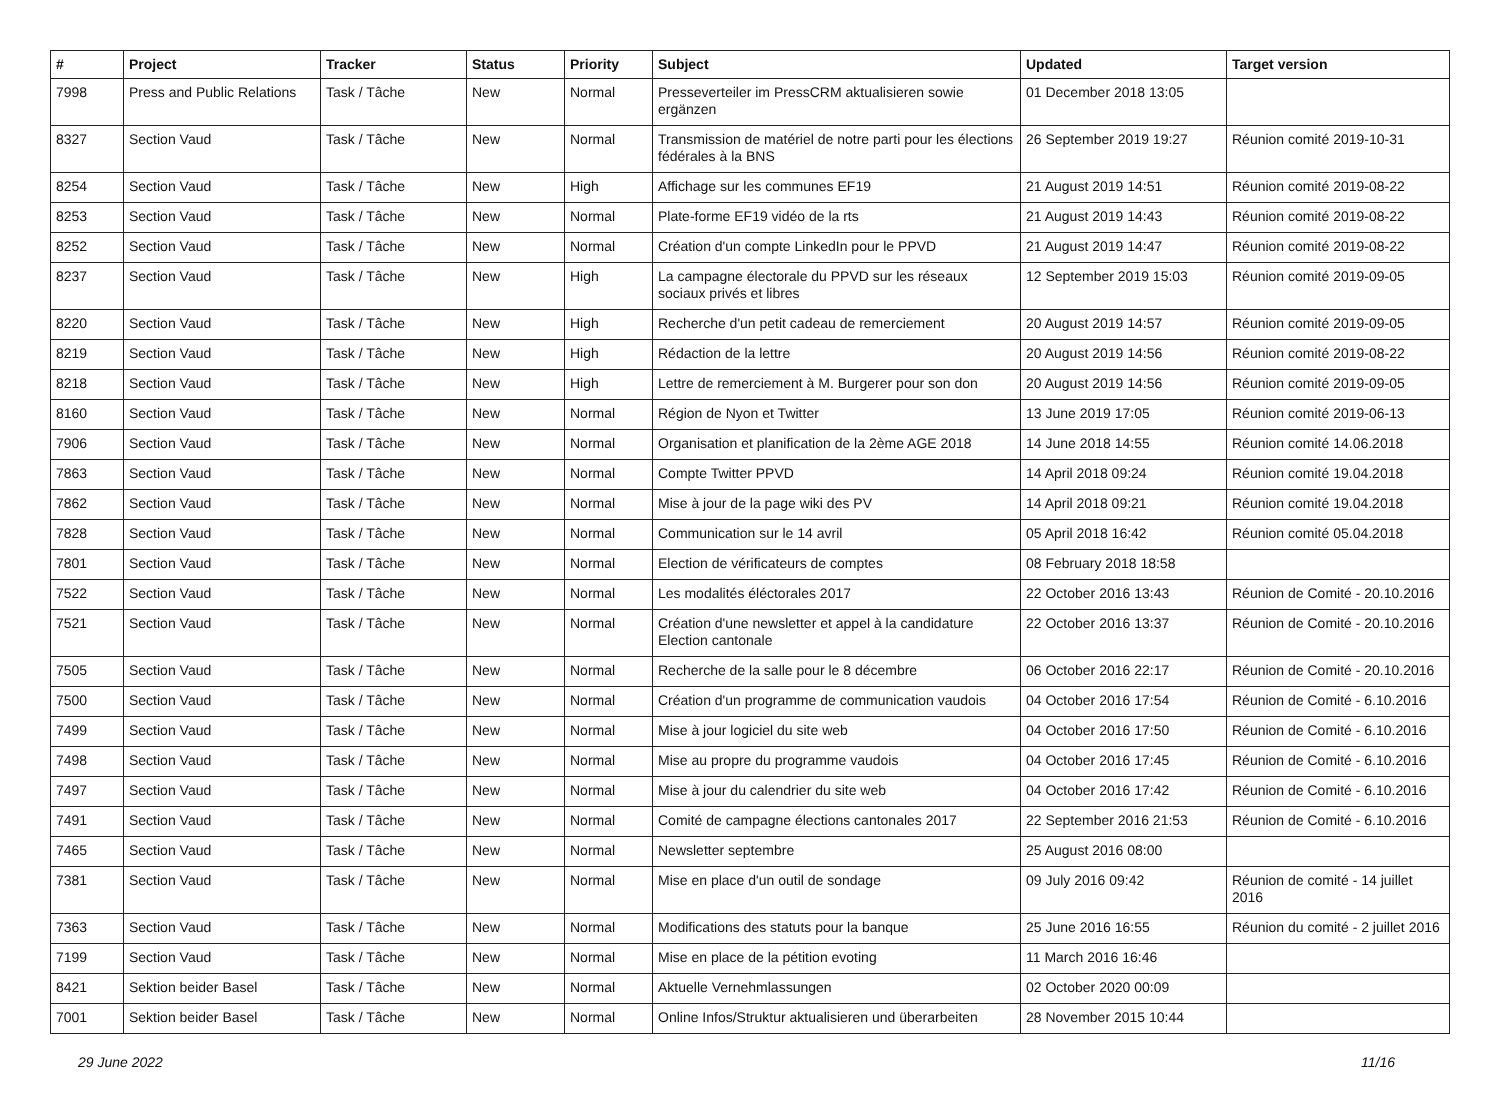| # | Project | Tracker | Status | Priority | Subject | Updated | Target version |
| --- | --- | --- | --- | --- | --- | --- | --- |
| 7998 | Press and Public Relations | Task / Tâche | New | Normal | Presseverteiler im PressCRM aktualisieren sowie ergänzen | 01 December 2018 13:05 | |
| 8327 | Section Vaud | Task / Tâche | New | Normal | Transmission de matériel de notre parti pour les élections fédérales à la BNS | 26 September 2019 19:27 | Réunion comité 2019-10-31 |
| 8254 | Section Vaud | Task / Tâche | New | High | Affichage sur les communes EF19 | 21 August 2019 14:51 | Réunion comité 2019-08-22 |
| 8253 | Section Vaud | Task / Tâche | New | Normal | Plate-forme EF19 vidéo de la rts | 21 August 2019 14:43 | Réunion comité 2019-08-22 |
| 8252 | Section Vaud | Task / Tâche | New | Normal | Création d'un compte LinkedIn pour le PPVD | 21 August 2019 14:47 | Réunion comité 2019-08-22 |
| 8237 | Section Vaud | Task / Tâche | New | High | La campagne électorale du PPVD sur les réseaux sociaux privés et libres | 12 September 2019 15:03 | Réunion comité 2019-09-05 |
| 8220 | Section Vaud | Task / Tâche | New | High | Recherche d'un petit cadeau de remerciement | 20 August 2019 14:57 | Réunion comité 2019-09-05 |
| 8219 | Section Vaud | Task / Tâche | New | High | Rédaction de la lettre | 20 August 2019 14:56 | Réunion comité 2019-08-22 |
| 8218 | Section Vaud | Task / Tâche | New | High | Lettre de remerciement à M. Burgerer pour son don | 20 August 2019 14:56 | Réunion comité 2019-09-05 |
| 8160 | Section Vaud | Task / Tâche | New | Normal | Région de Nyon et Twitter | 13 June 2019 17:05 | Réunion comité 2019-06-13 |
| 7906 | Section Vaud | Task / Tâche | New | Normal | Organisation et planification de la 2ème AGE 2018 | 14 June 2018 14:55 | Réunion comité 14.06.2018 |
| 7863 | Section Vaud | Task / Tâche | New | Normal | Compte Twitter PPVD | 14 April 2018 09:24 | Réunion comité 19.04.2018 |
| 7862 | Section Vaud | Task / Tâche | New | Normal | Mise à jour de la page wiki des PV | 14 April 2018 09:21 | Réunion comité 19.04.2018 |
| 7828 | Section Vaud | Task / Tâche | New | Normal | Communication sur le 14 avril | 05 April 2018 16:42 | Réunion comité 05.04.2018 |
| 7801 | Section Vaud | Task / Tâche | New | Normal | Election de vérificateurs de comptes | 08 February 2018 18:58 | |
| 7522 | Section Vaud | Task / Tâche | New | Normal | Les modalités éléctorales 2017 | 22 October 2016 13:43 | Réunion de Comité - 20.10.2016 |
| 7521 | Section Vaud | Task / Tâche | New | Normal | Création d'une newsletter et appel à la candidature Election cantonale | 22 October 2016 13:37 | Réunion de Comité - 20.10.2016 |
| 7505 | Section Vaud | Task / Tâche | New | Normal | Recherche de la salle pour le 8 décembre | 06 October 2016 22:17 | Réunion de Comité - 20.10.2016 |
| 7500 | Section Vaud | Task / Tâche | New | Normal | Création d'un programme de communication vaudois | 04 October 2016 17:54 | Réunion de Comité - 6.10.2016 |
| 7499 | Section Vaud | Task / Tâche | New | Normal | Mise à jour logiciel du site web | 04 October 2016 17:50 | Réunion de Comité - 6.10.2016 |
| 7498 | Section Vaud | Task / Tâche | New | Normal | Mise au propre du programme vaudois | 04 October 2016 17:45 | Réunion de Comité - 6.10.2016 |
| 7497 | Section Vaud | Task / Tâche | New | Normal | Mise à jour du calendrier du site web | 04 October 2016 17:42 | Réunion de Comité - 6.10.2016 |
| 7491 | Section Vaud | Task / Tâche | New | Normal | Comité de campagne élections cantonales 2017 | 22 September 2016 21:53 | Réunion de Comité - 6.10.2016 |
| 7465 | Section Vaud | Task / Tâche | New | Normal | Newsletter septembre | 25 August 2016 08:00 | |
| 7381 | Section Vaud | Task / Tâche | New | Normal | Mise en place d'un outil de sondage | 09 July 2016 09:42 | Réunion de comité - 14 juillet 2016 |
| 7363 | Section Vaud | Task / Tâche | New | Normal | Modifications des statuts pour la banque | 25 June 2016 16:55 | Réunion du comité - 2 juillet 2016 |
| 7199 | Section Vaud | Task / Tâche | New | Normal | Mise en place de la pétition evoting | 11 March 2016 16:46 | |
| 8421 | Sektion beider Basel | Task / Tâche | New | Normal | Aktuelle Vernehmlassungen | 02 October 2020 00:09 | |
| 7001 | Sektion beider Basel | Task / Tâche | New | Normal | Online Infos/Struktur aktualisieren und überarbeiten | 28 November 2015 10:44 | |
29 June 2022 11/16